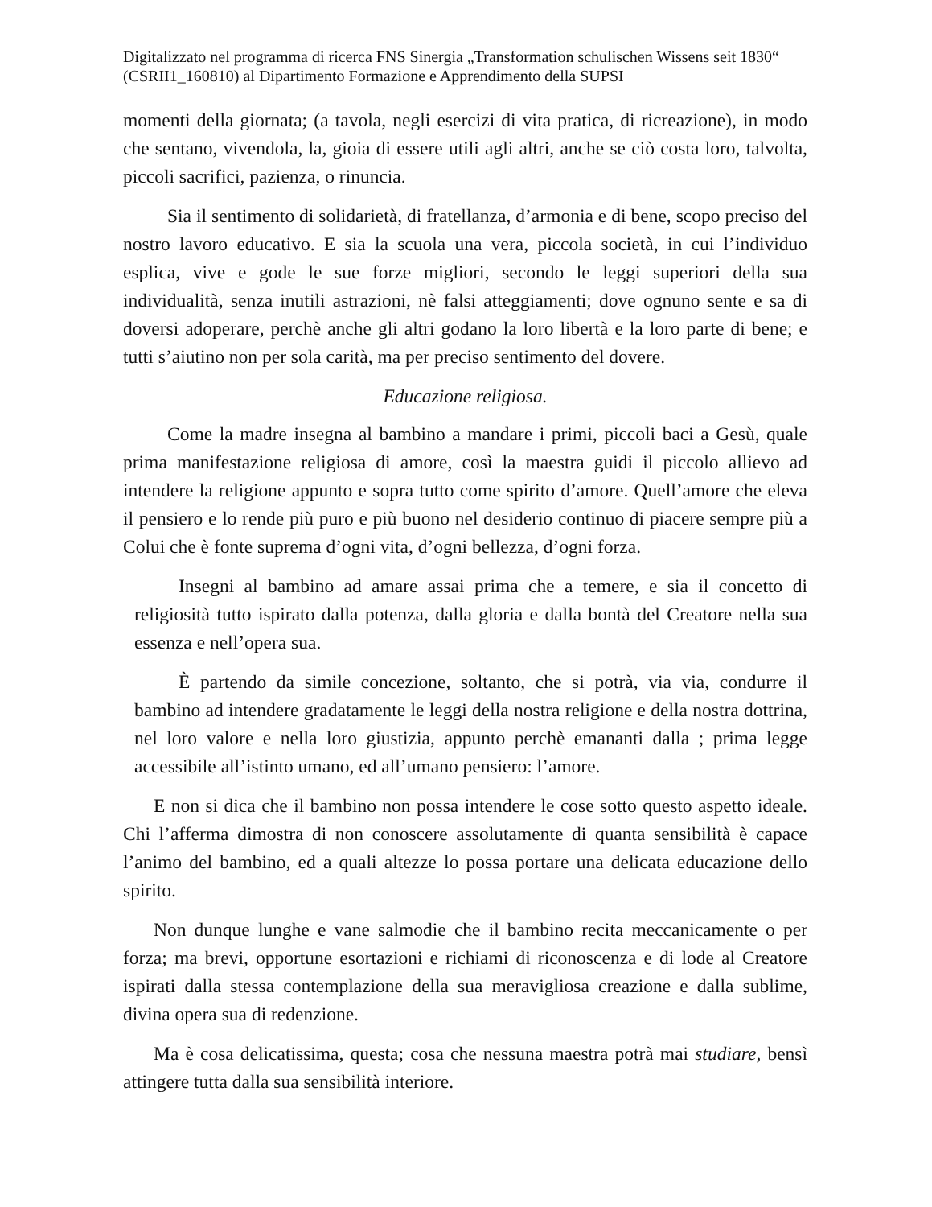Digitalizzato nel programma di ricerca FNS Sinergia „Transformation schulischen Wissens seit 1830“ (CSRII1_160810) al Dipartimento Formazione e Apprendimento della SUPSI
momenti della giornata; (a tavola, negli esercizi di vita pratica, di ricreazione), in modo che sentano, vivendola, la, gioia di essere utili agli altri, anche se ciò costa loro, talvolta, piccoli sacrifici, pazienza, o rinuncia.
Sia il sentimento di solidarietà, di fratellanza, d’armonia e di bene, scopo preciso del nostro lavoro educativo. E sia la scuola una vera, piccola società, in cui l’individuo esplica, vive e gode le sue forze migliori, secondo le leggi superiori della sua individualità, senza inutili astrazioni, nè falsi atteggiamenti; dove ognuno sente e sa di doversi adoperare, perchè anche gli altri godano la loro libertà e la loro parte di bene; e tutti s’aiutino non per sola carità, ma per preciso sentimento del dovere.
Educazione religiosa.
Come la madre insegna al bambino a mandare i primi, piccoli baci a Gesù, quale prima manifestazione religiosa di amore, così la maestra guidi il piccolo allievo ad intendere la religione appunto e sopra tutto come spirito d’amore. Quell’amore che eleva il pensiero e lo rende più puro e più buono nel desiderio continuo di piacere sempre più a Colui che è fonte suprema d’ogni vita, d’ogni bellezza, d’ogni forza.
Insegni al bambino ad amare assai prima che a temere, e sia il concetto di religiosità tutto ispirato dalla potenza, dalla gloria e dalla bontà del Creatore nella sua essenza e nell’opera sua.
È partendo da simile concezione, soltanto, che si potrà, via via, condurre il bambino ad intendere gradatamente le leggi della nostra religione e della nostra dottrina, nel loro valore e nella loro giustizia, appunto perchè emananti dalla ; prima legge accessibile all’istinto umano, ed all’umano pensiero: l’amore.
E non si dica che il bambino non possa intendere le cose sotto questo aspetto ideale. Chi l’afferma dimostra di non conoscere assolutamente di quanta sensibilità è capace l’animo del bambino, ed a quali altezze lo possa portare una delicata educazione dello spirito.
Non dunque lunghe e vane salmodie che il bambino recita meccanicamente o per forza; ma brevi, opportune esortazioni e richiami di riconoscenza e di lode al Creatore ispirati dalla stessa contemplazione della sua meravigliosa creazione e dalla sublime, divina opera sua di redenzione.
Ma è cosa delicatissima, questa; cosa che nessuna maestra potrà mai studiare, bensì attingere tutta dalla sua sensibilità interiore.